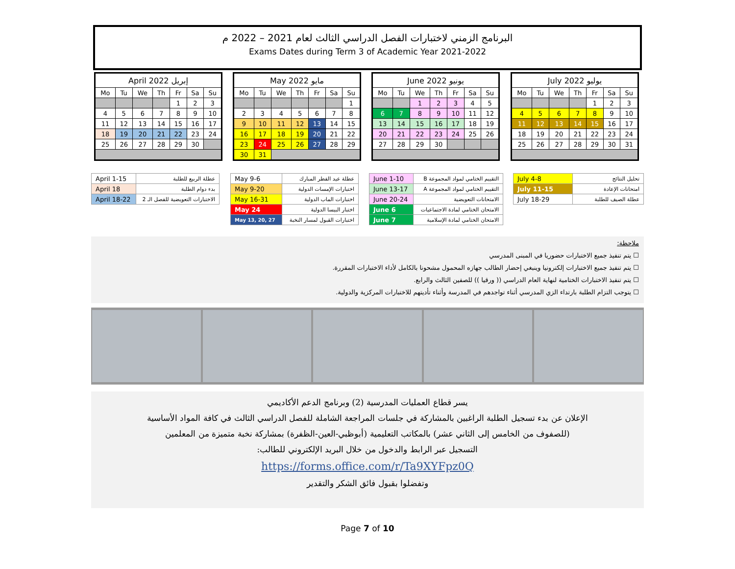البرنامج الزمني لاختبارات الفصل الدراسي الثالث لعام 2021 – 2022 م
Exams Dates during Term 3 of Academic Year 2021-2022
| April 2022 إبريل | | | | | | |
| --- | --- | --- | --- | --- | --- | --- |
| Mo | Tu | We | Th | Fr | Sa | Su |
| | | | | 1 | 2 | 3 |
| 4 | 5 | 6 | 7 | 8 | 9 | 10 |
| 11 | 12 | 13 | 14 | 15 | 16 | 17 |
| 18 | 19 | 20 | 21 | 22 | 23 | 24 |
| 25 | 26 | 27 | 28 | 29 | 30 | |
| May 2022 مايو | | | | | | |
| --- | --- | --- | --- | --- | --- | --- |
| Mo | Tu | We | Th | Fr | Sa | Su |
| | | | | | | 1 |
| 2 | 3 | 4 | 5 | 6 | 7 | 8 |
| 9 | 10 | 11 | 12 | 13 | 14 | 15 |
| 16 | 17 | 18 | 19 | 20 | 21 | 22 |
| 23 | 24 | 25 | 26 | 27 | 28 | 29 |
| 30 | 31 | | | | | |
| June 2022 يونيو | | | | | | |
| --- | --- | --- | --- | --- | --- | --- |
| Mo | Tu | We | Th | Fr | Sa | Su |
| | | 1 | 2 | 3 | 4 | 5 |
| 6 | 7 | 8 | 9 | 10 | 11 | 12 |
| 13 | 14 | 15 | 16 | 17 | 18 | 19 |
| 20 | 21 | 22 | 23 | 24 | 25 | 26 |
| 27 | 28 | 29 | 30 | | | |
| July 2022 يوليو | | | | | | |
| --- | --- | --- | --- | --- | --- | --- |
| Mo | Tu | We | Th | Fr | Sa | Su |
| | | | | 1 | 2 | 3 |
| 4 | 5 | 6 | 7 | 8 | 9 | 10 |
| 11 | 12 | 13 | 14 | 15 | 16 | 17 |
| 18 | 19 | 20 | 21 | 22 | 23 | 24 |
| 25 | 26 | 27 | 28 | 29 | 30 | 31 |
| April 1-15 | عطلة الربيع للطلبة |
| April 18 | بدء دوام الطلبة |
| April 18-22 | الاختبارات التعويضية للفصل الـ 2 |
| May 9-6 | عطلة عيد الفطر المبارك |
| May 9-20 | اختبارات الإمسات الدولية |
| May 16-31 | اختبارات الماب الدولية |
| May 24 | اختبار البيسا الدولية |
| May 13, 20, 27 | اختبارات القبول لمسار النخبة |
| June 1-10 | التقييم الختامي لمواد المجموعة B |
| June 13-17 | التقييم الختامي لمواد المجموعة A |
| June 20-24 | الامتحانات التعويضية |
| June 6 | الامتحان الختامي لمادة الاجتماعيات |
| June 7 | الامتحان الختامي لمادة الإسلامية |
| July 4-8 | تحليل النتائج |
| July 11-15 | امتحانات الإعادة |
| July 18-29 | عطلة الصيف للطلبة |
ملاحظة:
☐ يتم تنفيذ جميع الاختبارات حضوريا في المبنى المدرسي
☐ يتم تنفيذ جميع الاختبارات إلكترونيا وينبغي إحضار الطالب جهازه المحمول مشحونا بالكامل لأداء الاختبارات المقررة.
☐ يتم تنفيذ الاختبارات الختامية لنهاية العام الدراسي (( ورقيا )) للصفين الثالث والرابع.
☐ يتوجب التزام الطلبة بارتداء الزي المدرسي أثناء تواجدهم في المدرسة وأثناء تأديتهم للاختبارات المركزية والدولية.
يسر قطاع العمليات المدرسية (2) وبرنامج الدعم الأكاديمي
الإعلان عن بدء تسجيل الطلبة الراغبين بالمشاركة في جلسات المراجعة الشاملة للفصل الدراسي الثالث في كافة المواد الأساسية
(للصفوف من الخامس إلى الثاني عشر) بالمكاتب التعليمية (أبوظبي-العين-الظفرة) بمشاركة نخبة متميزة من المعلمين
التسجيل عبر الرابط والدخول من خلال البريد الإلكتروني للطالب:
https://forms.office.com/r/Ta9XYFpz0Q
وتفضلوا بقبول فائق الشكر والتقدير
Page 7 of 10